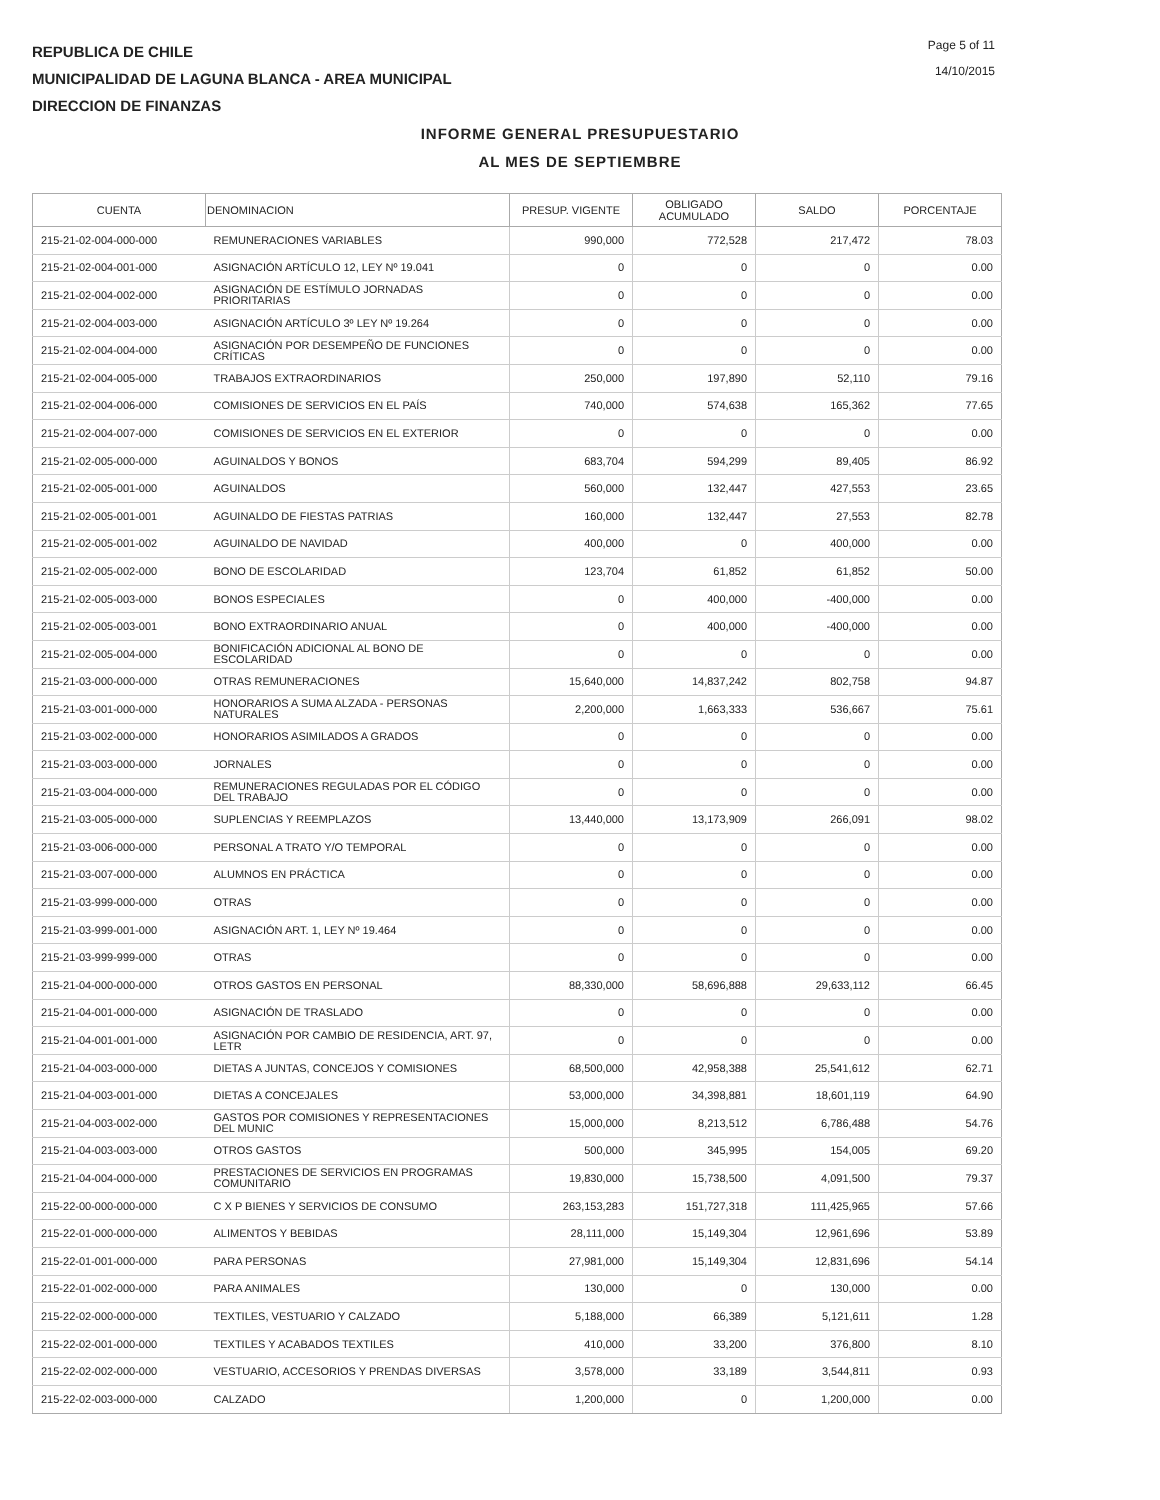REPUBLICA DE CHILE
MUNICIPALIDAD DE LAGUNA BLANCA - AREA MUNICIPAL
DIRECCION DE FINANZAS
Page 5 of 11
14/10/2015
INFORME GENERAL PRESUPUESTARIO
AL MES DE SEPTIEMBRE
| CUENTA | DENOMINACION | PRESUP. VIGENTE | OBLIGADO ACUMULADO | SALDO | PORCENTAJE |
| --- | --- | --- | --- | --- | --- |
| 215-21-02-004-000-000 | REMUNERACIONES VARIABLES | 990,000 | 772,528 | 217,472 | 78.03 |
| 215-21-02-004-001-000 | ASIGNACIÓN ARTÍCULO 12, LEY Nº 19.041 | 0 | 0 | 0 | 0.00 |
| 215-21-02-004-002-000 | ASIGNACIÓN DE ESTÍMULO JORNADAS PRIORITARIAS | 0 | 0 | 0 | 0.00 |
| 215-21-02-004-003-000 | ASIGNACIÓN ARTÍCULO 3º LEY Nº 19.264 | 0 | 0 | 0 | 0.00 |
| 215-21-02-004-004-000 | ASIGNACIÓN POR DESEMPEÑO DE FUNCIONES CRÍTICAS | 0 | 0 | 0 | 0.00 |
| 215-21-02-004-005-000 | TRABAJOS EXTRAORDINARIOS | 250,000 | 197,890 | 52,110 | 79.16 |
| 215-21-02-004-006-000 | COMISIONES DE SERVICIOS EN EL PAÍS | 740,000 | 574,638 | 165,362 | 77.65 |
| 215-21-02-004-007-000 | COMISIONES DE SERVICIOS EN EL EXTERIOR | 0 | 0 | 0 | 0.00 |
| 215-21-02-005-000-000 | AGUINALDOS Y BONOS | 683,704 | 594,299 | 89,405 | 86.92 |
| 215-21-02-005-001-000 | AGUINALDOS | 560,000 | 132,447 | 427,553 | 23.65 |
| 215-21-02-005-001-001 | AGUINALDO DE FIESTAS PATRIAS | 160,000 | 132,447 | 27,553 | 82.78 |
| 215-21-02-005-001-002 | AGUINALDO DE NAVIDAD | 400,000 | 0 | 400,000 | 0.00 |
| 215-21-02-005-002-000 | BONO DE ESCOLARIDAD | 123,704 | 61,852 | 61,852 | 50.00 |
| 215-21-02-005-003-000 | BONOS ESPECIALES | 0 | 400,000 | -400,000 | 0.00 |
| 215-21-02-005-003-001 | BONO EXTRAORDINARIO ANUAL | 0 | 400,000 | -400,000 | 0.00 |
| 215-21-02-005-004-000 | BONIFICACIÓN ADICIONAL AL BONO DE ESCOLARIDAD | 0 | 0 | 0 | 0.00 |
| 215-21-03-000-000-000 | OTRAS REMUNERACIONES | 15,640,000 | 14,837,242 | 802,758 | 94.87 |
| 215-21-03-001-000-000 | HONORARIOS A SUMA ALZADA - PERSONAS NATURALES | 2,200,000 | 1,663,333 | 536,667 | 75.61 |
| 215-21-03-002-000-000 | HONORARIOS ASIMILADOS A GRADOS | 0 | 0 | 0 | 0.00 |
| 215-21-03-003-000-000 | JORNALES | 0 | 0 | 0 | 0.00 |
| 215-21-03-004-000-000 | REMUNERACIONES REGULADAS POR EL CÓDIGO DEL TRABAJO | 0 | 0 | 0 | 0.00 |
| 215-21-03-005-000-000 | SUPLENCIAS Y REEMPLAZOS | 13,440,000 | 13,173,909 | 266,091 | 98.02 |
| 215-21-03-006-000-000 | PERSONAL A TRATO Y/O TEMPORAL | 0 | 0 | 0 | 0.00 |
| 215-21-03-007-000-000 | ALUMNOS EN PRÁCTICA | 0 | 0 | 0 | 0.00 |
| 215-21-03-999-000-000 | OTRAS | 0 | 0 | 0 | 0.00 |
| 215-21-03-999-001-000 | ASIGNACIÓN ART. 1, LEY Nº 19.464 | 0 | 0 | 0 | 0.00 |
| 215-21-03-999-999-000 | OTRAS | 0 | 0 | 0 | 0.00 |
| 215-21-04-000-000-000 | OTROS GASTOS EN PERSONAL | 88,330,000 | 58,696,888 | 29,633,112 | 66.45 |
| 215-21-04-001-000-000 | ASIGNACIÓN DE TRASLADO | 0 | 0 | 0 | 0.00 |
| 215-21-04-001-001-000 | ASIGNACIÓN POR CAMBIO DE RESIDENCIA, ART. 97, LETR | 0 | 0 | 0 | 0.00 |
| 215-21-04-003-000-000 | DIETAS A JUNTAS, CONCEJOS Y COMISIONES | 68,500,000 | 42,958,388 | 25,541,612 | 62.71 |
| 215-21-04-003-001-000 | DIETAS A CONCEJALES | 53,000,000 | 34,398,881 | 18,601,119 | 64.90 |
| 215-21-04-003-002-000 | GASTOS POR COMISIONES Y REPRESENTACIONES DEL MUNIC | 15,000,000 | 8,213,512 | 6,786,488 | 54.76 |
| 215-21-04-003-003-000 | OTROS GASTOS | 500,000 | 345,995 | 154,005 | 69.20 |
| 215-21-04-004-000-000 | PRESTACIONES DE SERVICIOS EN PROGRAMAS COMUNITARIO | 19,830,000 | 15,738,500 | 4,091,500 | 79.37 |
| 215-22-00-000-000-000 | C X P BIENES Y SERVICIOS DE CONSUMO | 263,153,283 | 151,727,318 | 111,425,965 | 57.66 |
| 215-22-01-000-000-000 | ALIMENTOS Y BEBIDAS | 28,111,000 | 15,149,304 | 12,961,696 | 53.89 |
| 215-22-01-001-000-000 | PARA PERSONAS | 27,981,000 | 15,149,304 | 12,831,696 | 54.14 |
| 215-22-01-002-000-000 | PARA ANIMALES | 130,000 | 0 | 130,000 | 0.00 |
| 215-22-02-000-000-000 | TEXTILES, VESTUARIO Y CALZADO | 5,188,000 | 66,389 | 5,121,611 | 1.28 |
| 215-22-02-001-000-000 | TEXTILES Y ACABADOS TEXTILES | 410,000 | 33,200 | 376,800 | 8.10 |
| 215-22-02-002-000-000 | VESTUARIO, ACCESORIOS Y PRENDAS DIVERSAS | 3,578,000 | 33,189 | 3,544,811 | 0.93 |
| 215-22-02-003-000-000 | CALZADO | 1,200,000 | 0 | 1,200,000 | 0.00 |